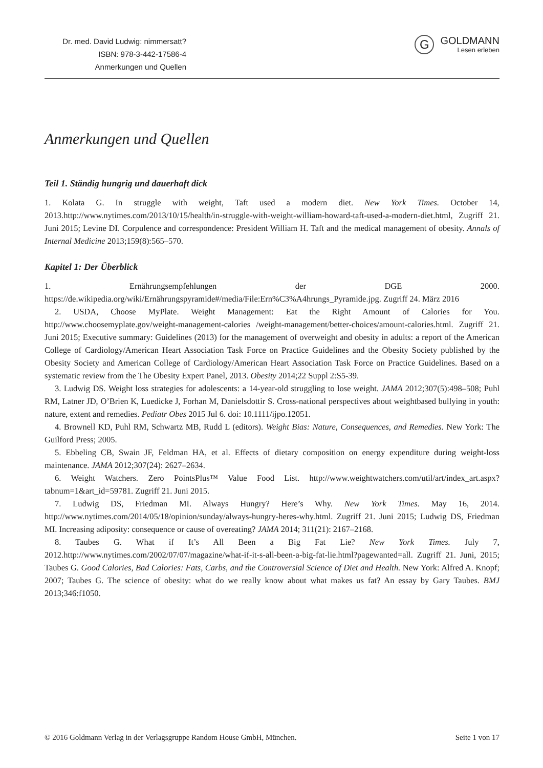Dr. med. David Ludwig: nimmersatt?
ISBN: 978-3-442-17586-4
Anmerkungen und Quellen
G
GOLDMANN
Lesen erleben
Anmerkungen und Quellen
Teil 1. Ständig hungrig und dauerhaft dick
1. Kolata G. In struggle with weight, Taft used a modern diet. New York Times. October 14, 2013.http://www.nytimes.com/2013/10/15/health/in-struggle-with-weight-william-howard-taft-used-a-modern-diet.html, Zugriff 21. Juni 2015; Levine DI. Corpulence and correspondence: President William H. Taft and the medical management of obesity. Annals of Internal Medicine 2013;159(8):565–570.
Kapitel 1: Der Überblick
1. Ernährungsempfehlungen der DGE 2000. https://de.wikipedia.org/wiki/Ernährungspyramide#/media/File:Ern%C3%A4hrungs_Pyramide.jpg. Zugriff 24. März 2016
2. USDA, Choose MyPlate. Weight Management: Eat the Right Amount of Calories for You. http://www.choosemyplate.gov/weight-management-calories /weight-management/better-choices/amount-calories.html. Zugriff 21. Juni 2015; Executive summary: Guidelines (2013) for the management of overweight and obesity in adults: a report of the American College of Cardiology/American Heart Association Task Force on Practice Guidelines and the Obesity Society published by the Obesity Society and American College of Cardiology/American Heart Association Task Force on Practice Guidelines. Based on a systematic review from the The Obesity Expert Panel, 2013. Obesity 2014;22 Suppl 2:S5-39.
3. Ludwig DS. Weight loss strategies for adolescents: a 14-year-old struggling to lose weight. JAMA 2012;307(5):498–508; Puhl RM, Latner JD, O’Brien K, Luedicke J, Forhan M, Danielsdottir S. Cross-national perspectives about weightbased bullying in youth: nature, extent and remedies. Pediatr Obes 2015 Jul 6. doi: 10.1111/ijpo.12051.
4. Brownell KD, Puhl RM, Schwartz MB, Rudd L (editors). Weight Bias: Nature, Consequences, and Remedies. New York: The Guilford Press; 2005.
5. Ebbeling CB, Swain JF, Feldman HA, et al. Effects of dietary composition on energy expenditure during weight-loss maintenance. JAMA 2012;307(24): 2627–2634.
6. Weight Watchers. Zero PointsPlus™ Value Food List. http://www.weightwatchers.com/util/art/index_art.aspx?tabnum=1&art_id=59781. Zugriff 21. Juni 2015.
7. Ludwig DS, Friedman MI. Always Hungry? Here’s Why. New York Times. May 16, 2014. http://www.nytimes.com/2014/05/18/opinion/sunday/always-hungry-heres-why.html. Zugriff 21. Juni 2015; Ludwig DS, Friedman MI. Increasing adiposity: consequence or cause of overeating? JAMA 2014; 311(21): 2167–2168.
8. Taubes G. What if It’s All Been a Big Fat Lie? New York Times. July 7, 2012.http://www.nytimes.com/2002/07/07/magazine/what-if-it-s-all-been-a-big-fat-lie.html?pagewanted=all. Zugriff 21. Juni, 2015; Taubes G. Good Calories, Bad Calories: Fats, Carbs, and the Controversial Science of Diet and Health. New York: Alfred A. Knopf; 2007; Taubes G. The science of obesity: what do we really know about what makes us fat? An essay by Gary Taubes. BMJ 2013;346:f1050.
© 2016 Goldmann Verlag in der Verlagsgruppe Random House GmbH, München. Seite 1 von 17